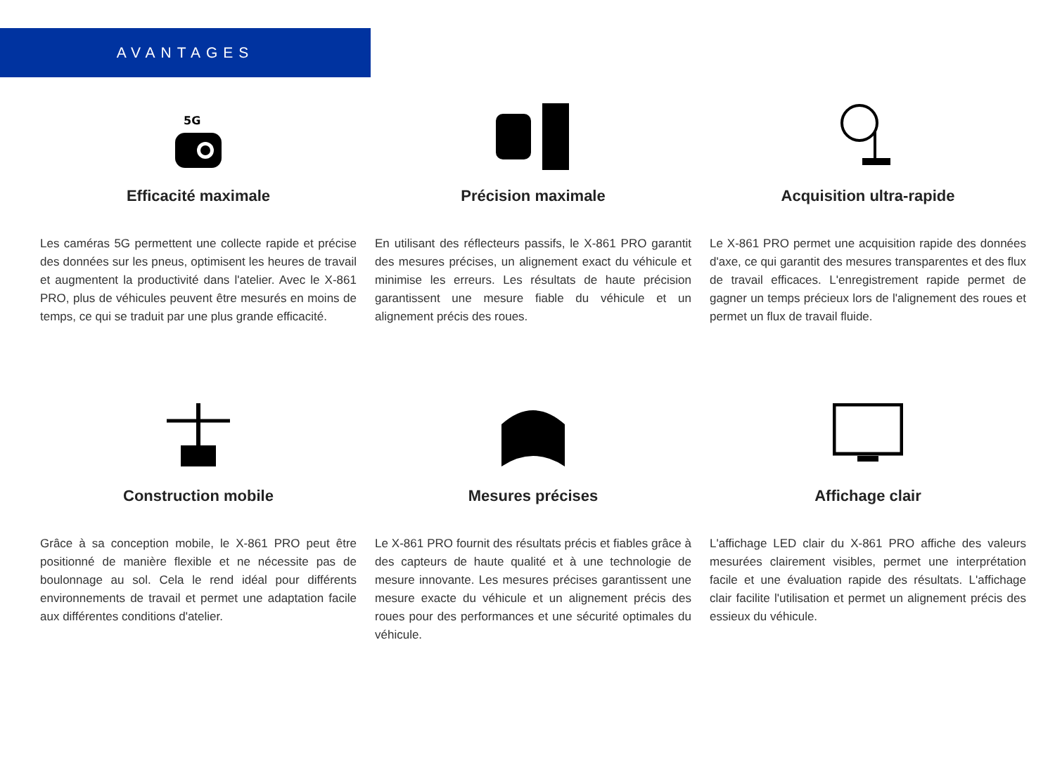AVANTAGES
5G
Efficacité maximale
Les caméras 5G permettent une collecte rapide et précise des données sur les pneus, optimisent les heures de travail et augmentent la productivité dans l'atelier. Avec le X-861 PRO, plus de véhicules peuvent être mesurés en moins de temps, ce qui se traduit par une plus grande efficacité.
Précision maximale
En utilisant des réflecteurs passifs, le X-861 PRO garantit des mesures précises, un alignement exact du véhicule et minimise les erreurs. Les résultats de haute précision garantissent une mesure fiable du véhicule et un alignement précis des roues.
Acquisition ultra-rapide
Le X-861 PRO permet une acquisition rapide des données d'axe, ce qui garantit des mesures transparentes et des flux de travail efficaces. L'enregistrement rapide permet de gagner un temps précieux lors de l'alignement des roues et permet un flux de travail fluide.
Construction mobile
Grâce à sa conception mobile, le X-861 PRO peut être positionné de manière flexible et ne nécessite pas de boulonnage au sol. Cela le rend idéal pour différents environnements de travail et permet une adaptation facile aux différentes conditions d'atelier.
Mesures précises
Le X-861 PRO fournit des résultats précis et fiables grâce à des capteurs de haute qualité et à une technologie de mesure innovante. Les mesures précises garantissent une mesure exacte du véhicule et un alignement précis des roues pour des performances et une sécurité optimales du véhicule.
Affichage clair
L'affichage LED clair du X-861 PRO affiche des valeurs mesurées clairement visibles, permet une interprétation facile et une évaluation rapide des résultats. L'affichage clair facilite l'utilisation et permet un alignement précis des essieux du véhicule.